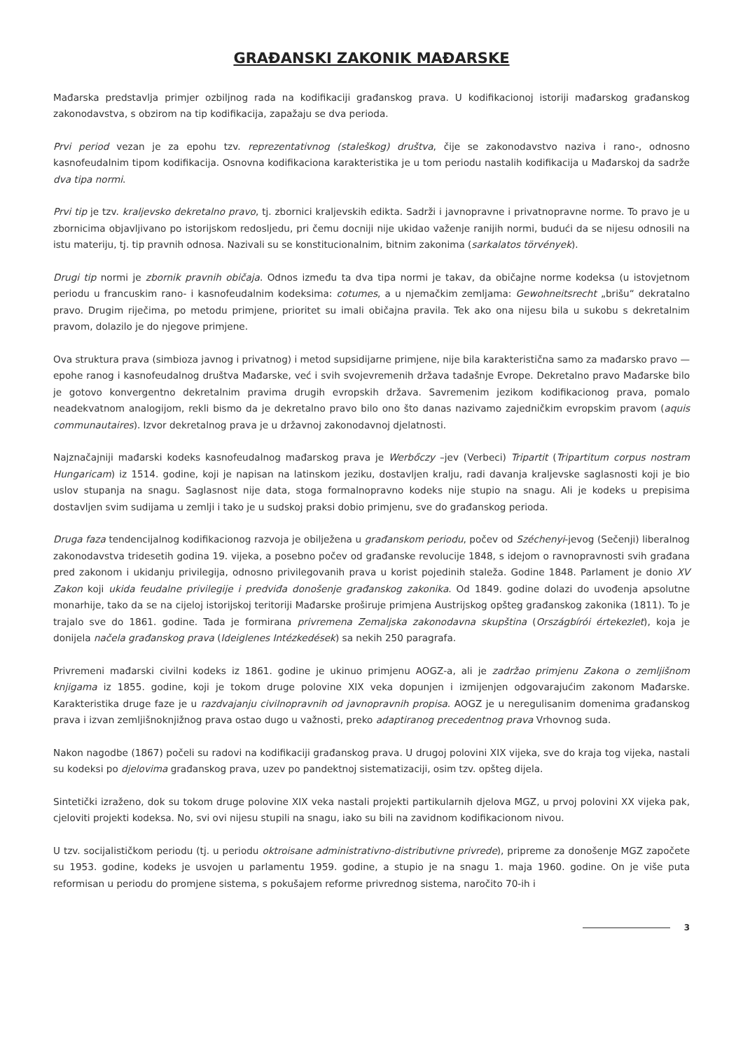GRAĐANSKI ZAKONIK MAĐARSKE
Mađarska predstavlja primjer ozbiljnog rada na kodifikaciji građanskog prava. U kodifikacionoj istoriji mađarskog građanskog zakonodavstva, s obzirom na tip kodifikacija, zapažaju se dva perioda.
Prvi period vezan je za epohu tzv. reprezentativnog (staleškog) društva, čije se zakonodavstvo naziva i rano-, odnosno kasnofeudalnim tipom kodifikacija. Osnovna kodifikaciona karakteristika je u tom periodu nastalih kodifikacija u Mađarskoj da sadrže dva tipa normi.
Prvi tip je tzv. kraljevsko dekretalno pravo, tj. zbornici kraljevskih edikta. Sadrži i javnopravne i privatnopravne norme. To pravo je u zbornicima objavljivano po istorijskom redosljedu, pri čemu docniji nije ukidao važenje ranijih normi, budući da se nijesu odnosili na istu materiju, tj. tip pravnih odnosa. Nazivali su se konstitucionalnim, bitnim zakonima (sarkalatos törvények).
Drugi tip normi je zbornik pravnih običaja. Odnos između ta dva tipa normi je takav, da običajne norme kodeksa (u istovjetnom periodu u francuskim rano- i kasnofeudalnim kodeksima: cotumes, a u njemačkim zemljama: Gewohneitsrecht „brišu“ dekratalno pravo. Drugim riječima, po metodu primjene, prioritet su imali običajna pravila. Tek ako ona nijesu bila u sukobu s dekretalnim pravom, dolazilo je do njegove primjene.
Ova struktura prava (simbioza javnog i privatnog) i metod supsidijarne primjene, nije bila karakteristična samo za mađarsko pravo — epohe ranog i kasnofeudalnog društva Mađarske, već i svih svojevremenih država tadašnje Evrope. Dekretalno pravo Mađarske bilo je gotovo konvergentno dekretalnim pravima drugih evropskih država. Savremenim jezikom kodifikacionog prava, pomalo neadekvatnom analogijom, rekli bismo da je dekretalno pravo bilo ono što danas nazivamo zajedničkim evropskim pravom (aquis communautaires). Izvor dekretalnog prava je u državnoj zakonodavnoj djelatnosti.
Najznačajniji mađarski kodeks kasnofeudalnog mađarskog prava je Werbőczy –jev (Verbeci) Tripartit (Tripartitum corpus nostram Hungaricam) iz 1514. godine, koji je napisan na latinskom jeziku, dostavljen kralju, radi davanja kraljevske saglasnosti koji je bio uslov stupanja na snagu. Saglasnost nije data, stoga formalnopravno kodeks nije stupio na snagu. Ali je kodeks u prepisima dostavljen svim sudijama u zemlji i tako je u sudskoj praksi dobio primjenu, sve do građanskog perioda.
Druga faza tendencijalnog kodifikacionog razvoja je obilježena u građanskom periodu, počev od Széchenyi-jevog (Sečenji) liberalnog zakonodavstva tridesetih godina 19. vijeka, a posebno počev od građanske revolucije 1848, s idejom o ravnopravnosti svih građana pred zakonom i ukidanju privilegija, odnosno privilegovanih prava u korist pojedinih staleža. Godine 1848. Parlament je donio XV Zakon koji ukida feudalne privilegije i predviđa donošenje građanskog zakonika. Od 1849. godine dolazi do uvođenja apsolutne monarhije, tako da se na cijeloj istorijskoj teritoriji Mađarske proširuje primjena Austrijskog opšteg građanskog zakonika (1811). To je trajalo sve do 1861. godine. Tada je formirana privremena Zemaljska zakonodavna skupština (Országbírói értekezlet), koja je donijela načela građanskog prava (Ideiglenes Intézkedések) sa nekih 250 paragrafa.
Privremeni mađarski civilni kodeks iz 1861. godine je ukinuo primjenu AOGZ-a, ali je zadržao primjenu Zakona o zemljišnom knjigama iz 1855. godine, koji je tokom druge polovine XIX veka dopunjen i izmijenjen odgovarajućim zakonom Mađarske. Karakteristika druge faze je u razdvajanju civilnopravnih od javnopravnih propisa. AOGZ je u neregulisanim domenima građanskog prava i izvan zemljišnoknjižnog prava ostao dugo u važnosti, preko adaptiranog precedentnog prava Vrhovnog suda.
Nakon nagodbe (1867) počeli su radovi na kodifikaciji građanskog prava. U drugoj polovini XIX vijeka, sve do kraja tog vijeka, nastali su kodeksi po djelovima građanskog prava, uzev po pandektnoj sistematizaciji, osim tzv. opšteg dijela.
Sintetički izraženo, dok su tokom druge polovine XIX veka nastali projekti partikularnih djelova MGZ, u prvoj polovini XX vijeka pak, cjeloviti projekti kodeksa. No, svi ovi nijesu stupili na snagu, iako su bili na zavidnom kodifikacionom nivou.
U tzv. socijalističkom periodu (tj. u periodu oktroisane administrativno-distributivne privrede), pripreme za donošenje MGZ započete su 1953. godine, kodeks je usvojen u parlamentu 1959. godine, a stupio je na snagu 1. maja 1960. godine. On je više puta reformisan u periodu do promjene sistema, s pokušajem reforme privrednog sistema, naročito 70-ih i
3